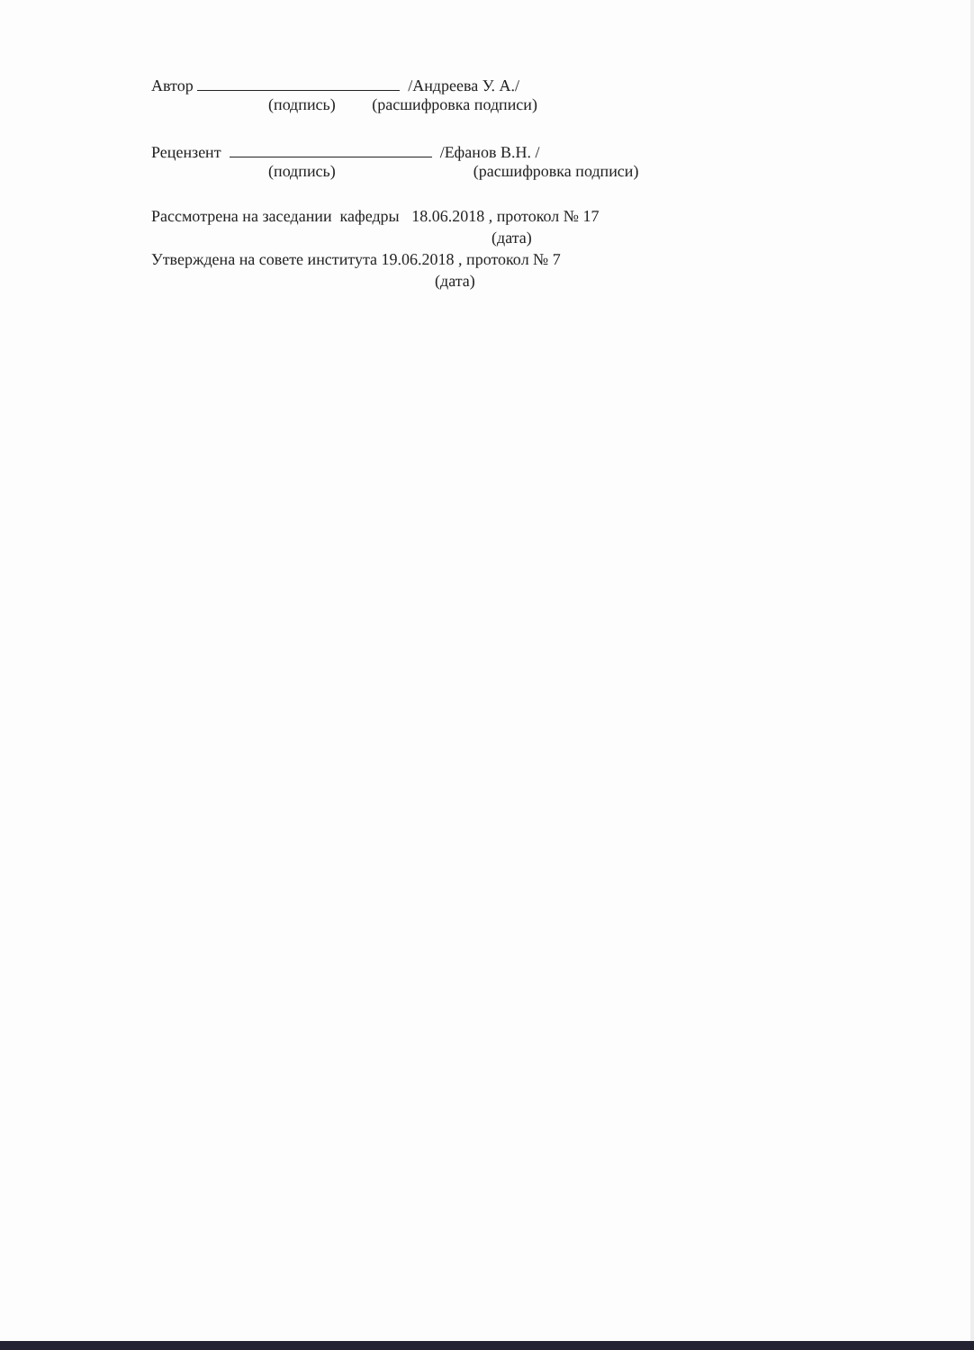Автор /Андреева У. А./
(подпись) (расшифровка подписи)
Рецензент /Ефанов В.Н. /
(подпись) (расшифровка подписи)
Рассмотрена на заседании кафедры 18.06.2018 , протокол № 17
(дата)
Утверждена на совете института 19.06.2018 , протокол № 7
(дата)